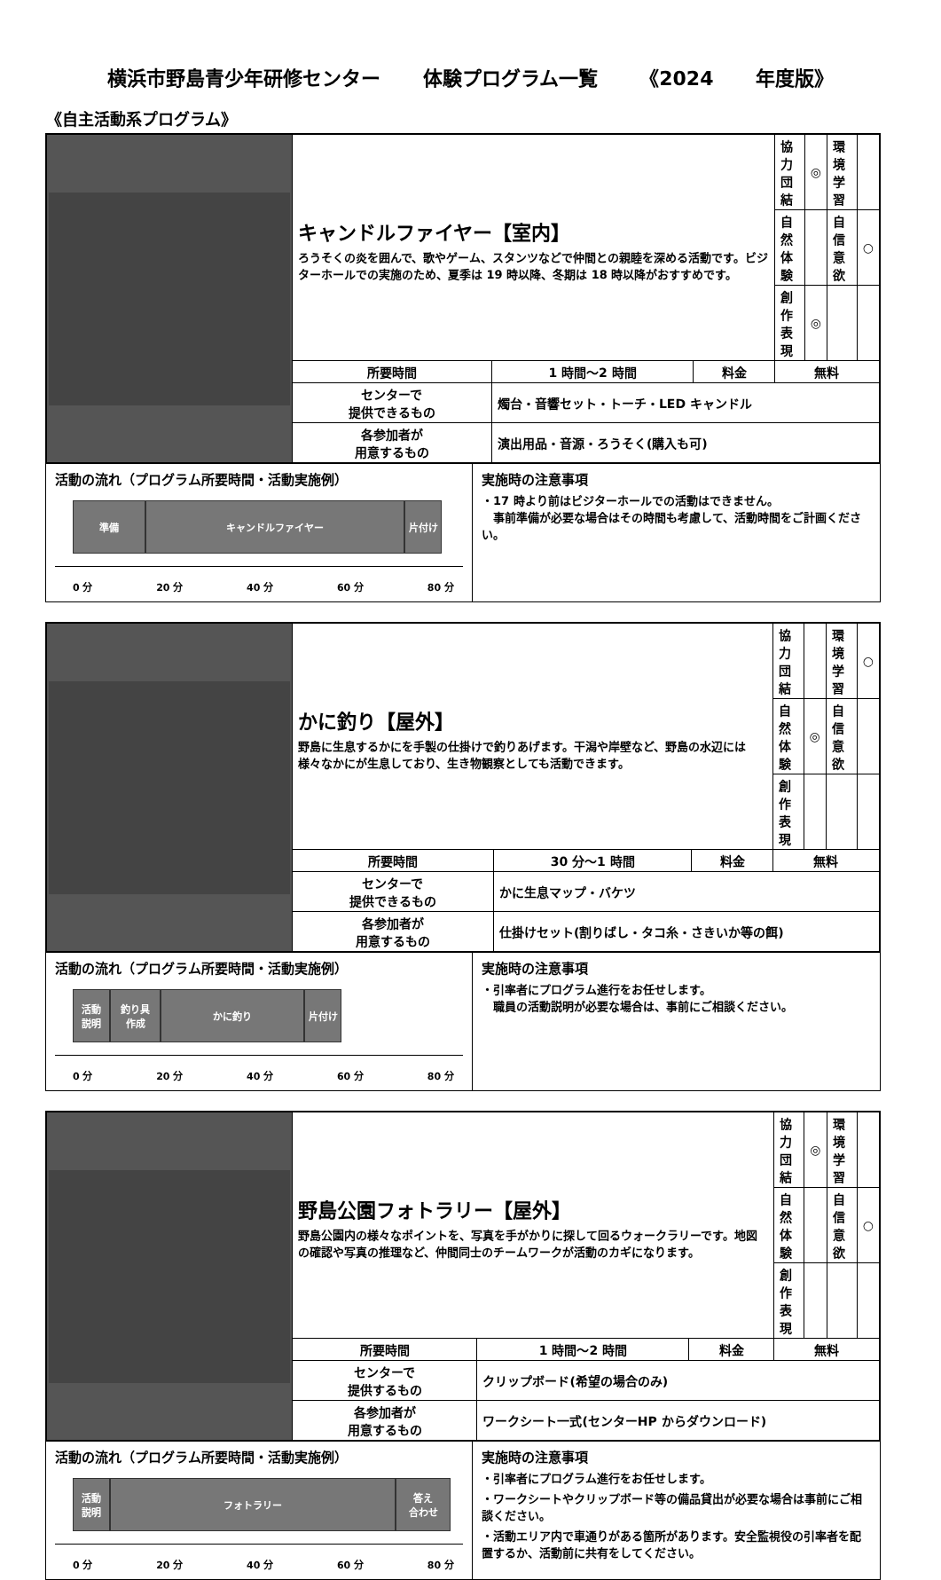横浜市野島青少年研修センター 体験プログラム一覧 《2024 年度版》
《自主活動系プログラム》
| | キャンドルファイヤー【室内】 ろうそくの炎を囲んで、歌やゲーム、スタンツなどで仲間との親睦を深める活動です。ビジターホールでの実施のため、夏季は 19 時以降、冬期は 18 時以降がおすすめです。 | | | 協力 団結 | ◎ | 環境 学習 | |
| | | | | 自然 体験 | | 自信 意欲 | ○ |
| | | | | 創作 表現 | ◎ | | |
| | 所要時間 | 1 時間～2 時間 | 料金 | 無料 | | | |
| | センターで 提供できるもの | 燭台・音響セット・トーチ・LED キャンドル | | | | | |
| | 各参加者が 用意するもの | 演出用品・音源・ろうそく(購入も可) | | | | | |
活動の流れ（プログラム所要時間・活動実施例）
準備 キャンドルファイヤー 片付け
0 分 20 分 40 分 60 分 80 分
実施時の注意事項
・17 時より前はビジターホールでの活動はできません。
　事前準備が必要な場合はその時間も考慮して、活動時間をご計画ください。
| | かに釣り【屋外】 野島に生息するかにを手製の仕掛けで釣りあげます。干潟や岸壁など、野島の水辺には様々なかにが生息しており、生き物観察としても活動できます。 | | | 協力 団結 | | 環境 学習 | ○ |
| | | | | 自然 体験 | ◎ | 自信 意欲 | |
| | | | | 創作 表現 | | | |
| | 所要時間 | 30 分～1 時間 | 料金 | 無料 | | | |
| | センターで 提供できるもの | かに生息マップ・バケツ | | | | | |
| | 各参加者が 用意するもの | 仕掛けセット(割りばし・タコ糸・さきいか等の餌) | | | | | |
活動の流れ（プログラム所要時間・活動実施例）
活動
説明
釣り具
作成
かに釣り 片付け
0 分 20 分 40 分 60 分 80 分
実施時の注意事項
・引率者にプログラム進行をお任せします。
　職員の活動説明が必要な場合は、事前にご相談ください。
| | 野島公園フォトラリー【屋外】 野島公園内の様々なポイントを、写真を手がかりに探して回るウォークラリーです。地図の確認や写真の推理など、仲間同士のチームワークが活動のカギになります。 | | | 協力 団結 | ◎ | 環境 学習 | |
| | | | | 自然 体験 | | 自信 意欲 | ○ |
| | | | | 創作 表現 | | | |
| | 所要時間 | 1 時間～2 時間 | 料金 | 無料 | | | |
| | センターで 提供するもの | クリップボード(希望の場合のみ) | | | | | |
| | 各参加者が 用意するもの | ワークシート一式(センターHP からダウンロード) | | | | | |
活動の流れ（プログラム所要時間・活動実施例）
活動
説明
フォトラリー 答え
合わせ
0 分 20 分 40 分 60 分 80 分
実施時の注意事項
・引率者にプログラム進行をお任せします。
・ワークシートやクリップボード等の備品貸出が必要な場合は事前にご相談ください。
・活動エリア内で車通りがある箇所があります。安全監視役の引率者を配置するか、活動前に共有をしてください。